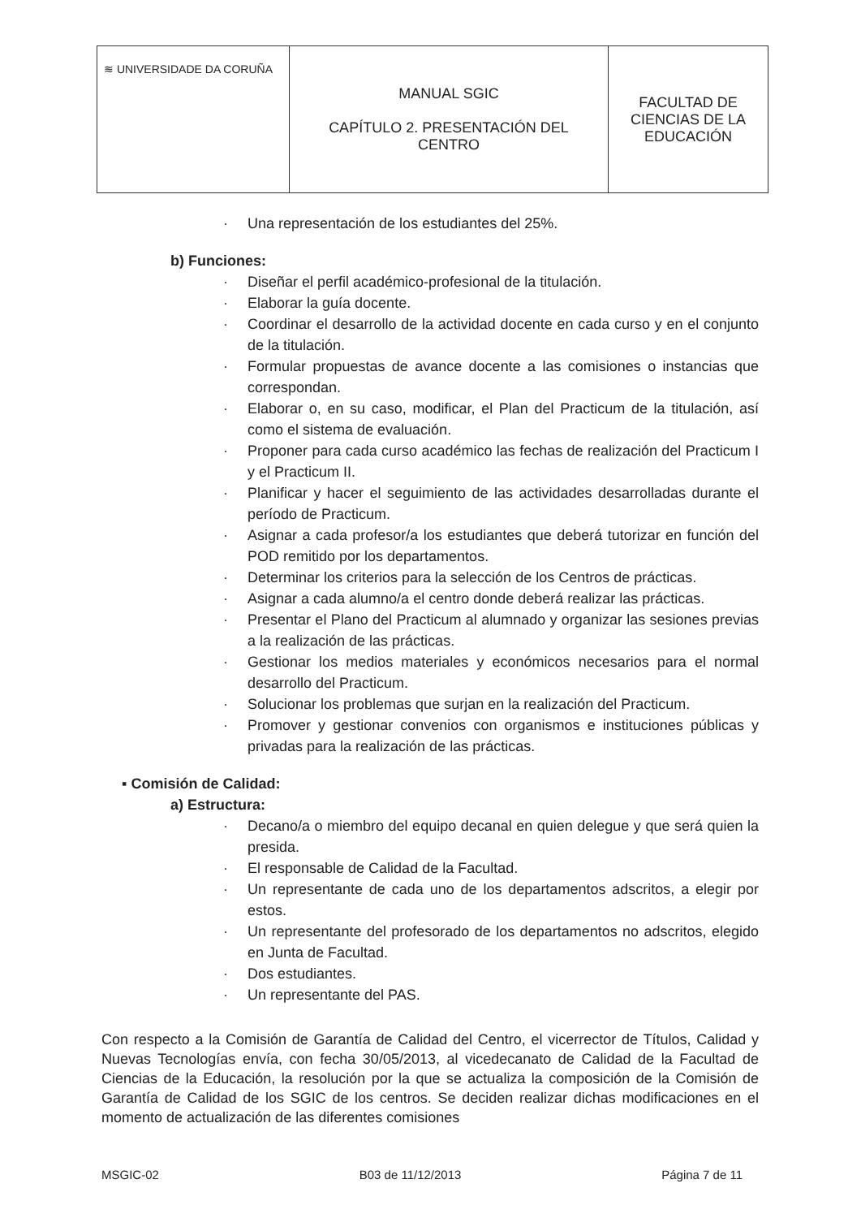| ≋ UNIVERSIDADE DA CORUÑA | MANUAL SGIC CAPÍTULO 2. PRESENTACIÓN DEL CENTRO | FACULTAD DE CIENCIAS DE LA EDUCACIÓN |
· Una representación de los estudiantes del 25%.
b) Funciones:
· Diseñar el perfil académico-profesional de la titulación.
· Elaborar la guía docente.
· Coordinar el desarrollo de la actividad docente en cada curso y en el conjunto de la titulación.
· Formular propuestas de avance docente a las comisiones o instancias que correspondan.
· Elaborar o, en su caso, modificar, el Plan del Practicum de la titulación, así como el sistema de evaluación.
· Proponer para cada curso académico las fechas de realización del Practicum I y el Practicum II.
· Planificar y hacer el seguimiento de las actividades desarrolladas durante el período de Practicum.
· Asignar a cada profesor/a los estudiantes que deberá tutorizar en función del POD remitido por los departamentos.
· Determinar los criterios para la selección de los Centros de prácticas.
· Asignar a cada alumno/a el centro donde deberá realizar las prácticas.
· Presentar el Plano del Practicum al alumnado y organizar las sesiones previas a la realización de las prácticas.
· Gestionar los medios materiales y económicos necesarios para el normal desarrollo del Practicum.
· Solucionar los problemas que surjan en la realización del Practicum.
· Promover y gestionar convenios con organismos e instituciones públicas y privadas para la realización de las prácticas.
▪ Comisión de Calidad:
a) Estructura:
· Decano/a o miembro del equipo decanal en quien delegue y que será quien la presida.
· El responsable de Calidad de la Facultad.
· Un representante de cada uno de los departamentos adscritos, a elegir por estos.
· Un representante del profesorado de los departamentos no adscritos, elegido en Junta de Facultad.
· Dos estudiantes.
· Un representante del PAS.
Con respecto a la Comisión de Garantía de Calidad del Centro, el vicerrector de Títulos, Calidad y Nuevas Tecnologías envía, con fecha 30/05/2013, al vicedecanato de Calidad de la Facultad de Ciencias de la Educación, la resolución por la que se actualiza la composición de la Comisión de Garantía de Calidad de los SGIC de los centros. Se deciden realizar dichas modificaciones en el momento de actualización de las diferentes comisiones
MSGIC-02 B03 de 11/12/2013 Página 7 de 11